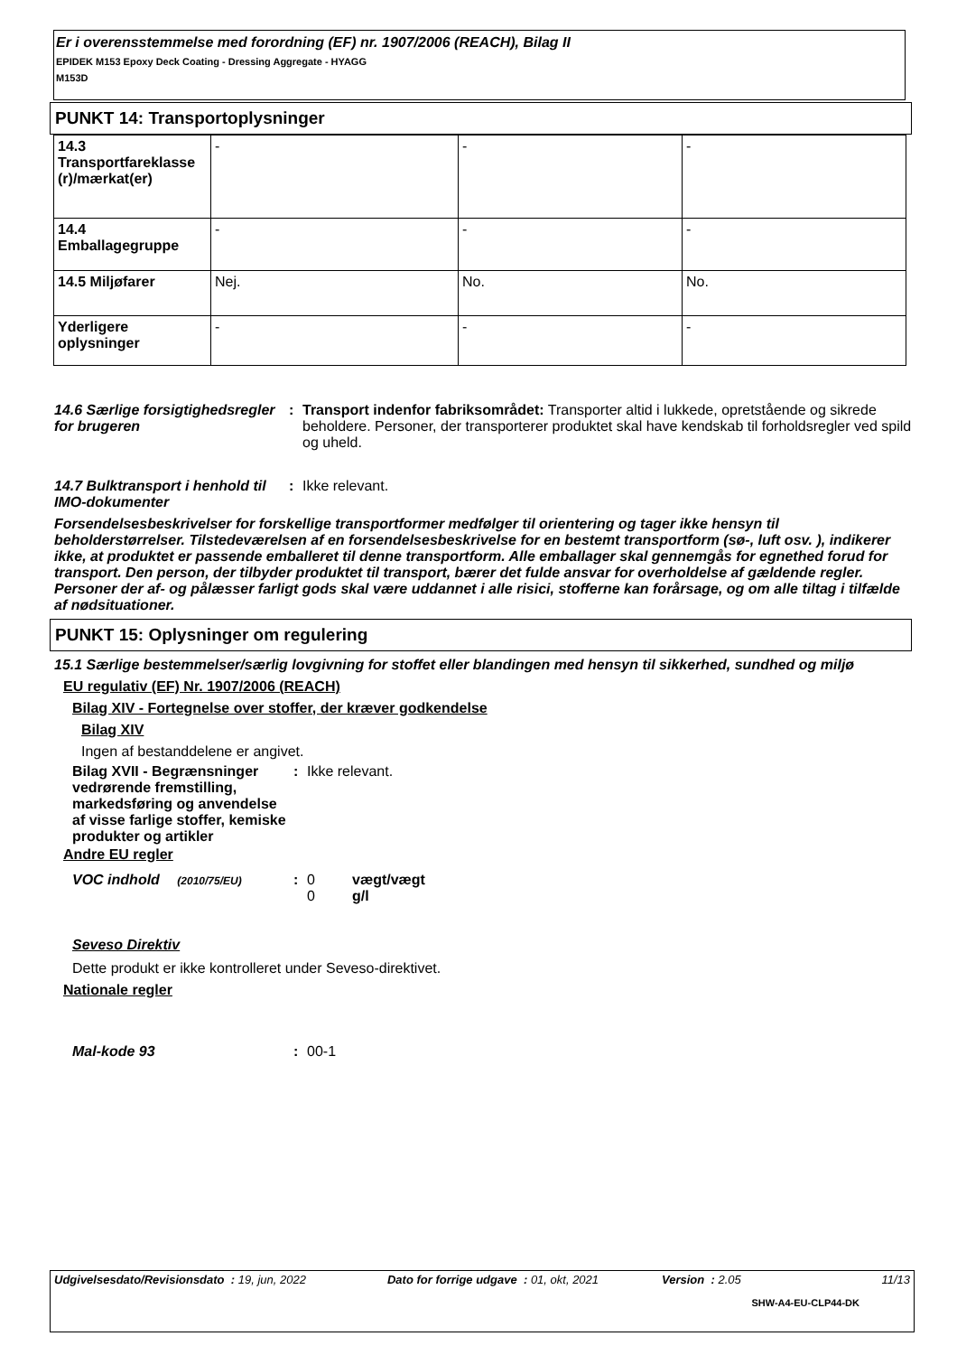Er i overensstemmelse med forordning (EF) nr. 1907/2006 (REACH), Bilag II
EPIDEK M153 Epoxy Deck Coating - Dressing Aggregate - HYAGG
M153D
PUNKT 14: Transportoplysninger
| 14.3 Transportfareklasse (r)/mærkat(er) | - | - | - |
| 14.4 Emballagegruppe | - | - | - |
| 14.5 Miljøfarer | Nej. | No. | No. |
| Yderligere oplysninger | - | - | - |
14.6 Særlige forsigtighedsregler for brugeren
: Transport indenfor fabriksområdet: Transporter altid i lukkede, opretstående og sikrede beholdere. Personer, der transporterer produktet skal have kendskab til forholdsregler ved spild og uheld.
14.7 Bulktransport i henhold til IMO-dokumenter
: Ikke relevant.
Forsendelsesbeskrivelser for forskellige transportformer medfølger til orientering og tager ikke hensyn til beholderstørrelser. Tilstedeværelsen af en forsendelsesbeskrivelse for en bestemt transportform (sø-, luft osv. ), indikerer ikke, at produktet er passende emballeret til denne transportform. Alle emballager skal gennemgås for egnethed forud for transport. Den person, der tilbyder produktet til transport, bærer det fulde ansvar for overholdelse af gældende regler. Personer der af- og pålæsser farligt gods skal være uddannet i alle risici, stofferne kan forårsage, og om alle tiltag i tilfælde af nødsituationer.
PUNKT 15: Oplysninger om regulering
15.1 Særlige bestemmelser/særlig lovgivning for stoffet eller blandingen med hensyn til sikkerhed, sundhed og miljø
EU regulativ (EF) Nr. 1907/2006 (REACH)
Bilag XIV - Fortegnelse over stoffer, der kræver godkendelse
Bilag XIV
Ingen af bestanddelene er angivet.
Bilag XVII - Begrænsninger vedrørende fremstilling, markedsføring og anvendelse af visse farlige stoffer, kemiske produkter og artikler
: Ikke relevant.
Andre EU regler
VOC indhold (2010/75/EU)
: 0 vægt/vægt
0 g/l
Seveso Direktiv
Dette produkt er ikke kontrolleret under Seveso-direktivet.
Nationale regler
Mal-kode 93 : 00-1
Udgivelsesdato/Revisionsdato : 19, jun, 2022 Dato for forrige udgave : 01, okt, 2021 Version : 2.05 11/13
SHW-A4-EU-CLP44-DK